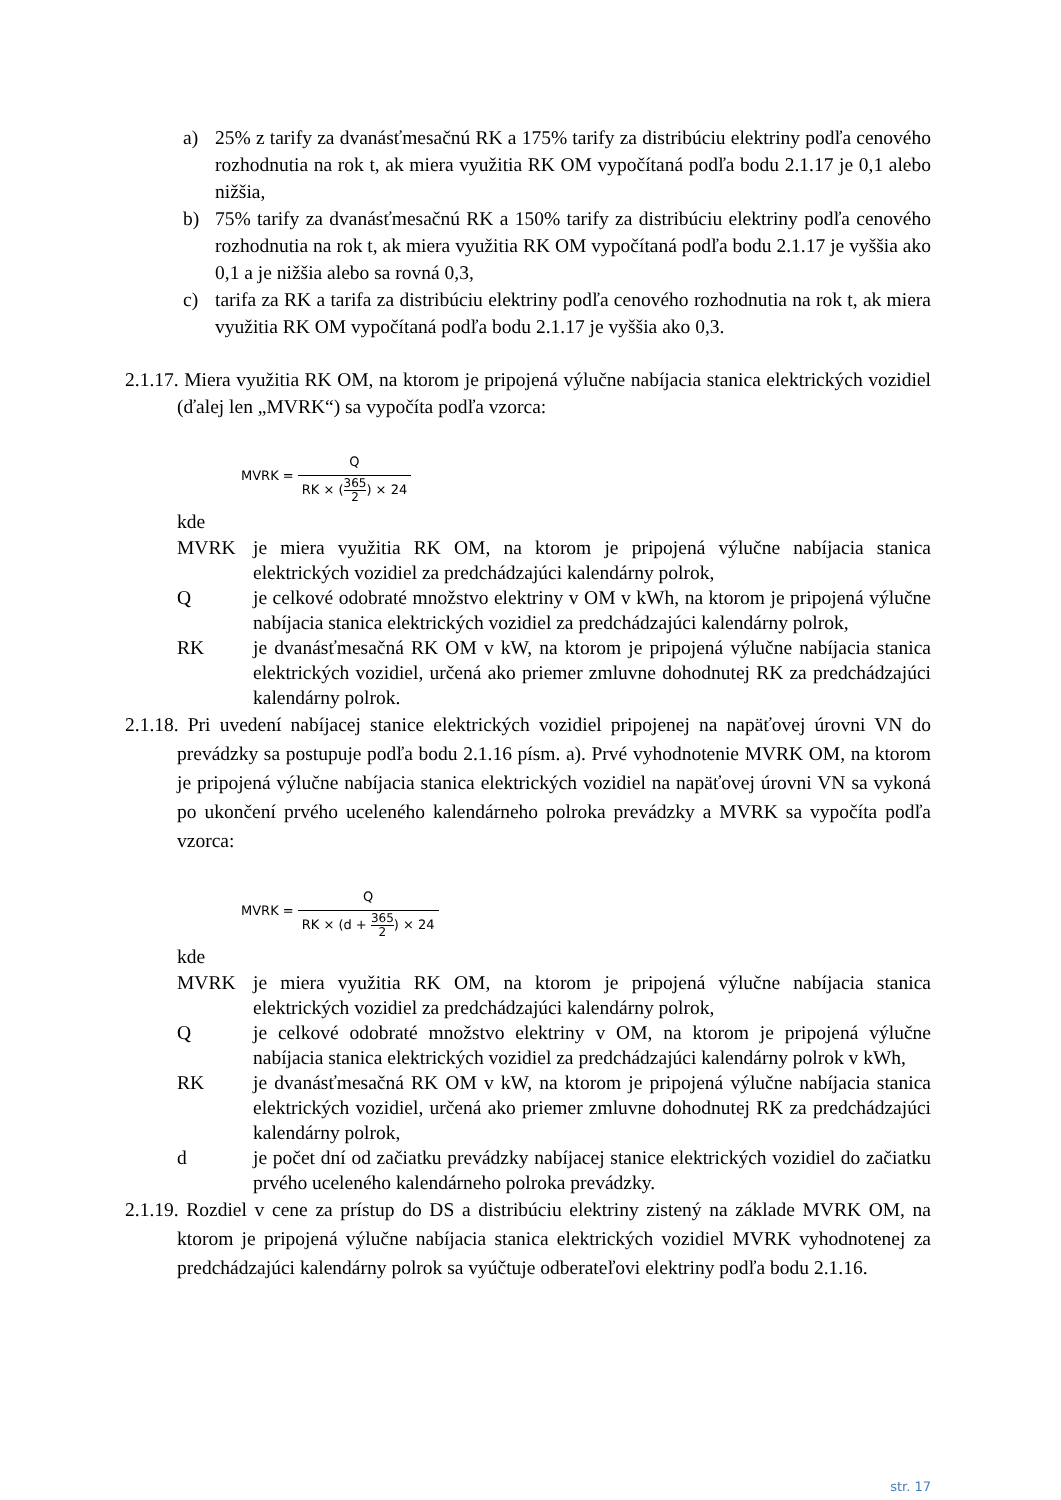a) 25% z tarify za dvanásťmesačnú RK a 175% tarify za distribúciu elektriny podľa cenového rozhodnutia na rok t, ak miera využitia RK OM vypočítaná podľa bodu 2.1.17 je 0,1 alebo nižšia,
b) 75% tarify za dvanásťmesačnú RK a 150% tarify za distribúciu elektriny podľa cenového rozhodnutia na rok t, ak miera využitia RK OM vypočítaná podľa bodu 2.1.17 je vyššia ako 0,1 a je nižšia alebo sa rovná 0,3,
c) tarifa za RK a tarifa za distribúciu elektriny podľa cenového rozhodnutia na rok t, ak miera využitia RK OM vypočítaná podľa bodu 2.1.17 je vyššia ako 0,3.
2.1.17. Miera využitia RK OM, na ktorom je pripojená výlučne nabíjacia stanica elektrických vozidiel (ďalej len „MVRK“) sa vypočíta podľa vzorca:
MVRK = Q RK × (365 2) × 24
kde
MVRK je miera využitia RK OM, na ktorom je pripojená výlučne nabíjacia stanica elektrických vozidiel za predchádzajúci kalendárny polrok,
Q je celkové odobraté množstvo elektriny v OM v kWh, na ktorom je pripojená výlučne nabíjacia stanica elektrických vozidiel za predchádzajúci kalendárny polrok,
RK je dvanásťmesačná RK OM v kW, na ktorom je pripojená výlučne nabíjacia stanica elektrických vozidiel, určená ako priemer zmluvne dohodnutej RK za predchádzajúci kalendárny polrok.
2.1.18. Pri uvedení nabíjacej stanice elektrických vozidiel pripojenej na napäťovej úrovni VN do prevádzky sa postupuje podľa bodu 2.1.16 písm. a). Prvé vyhodnotenie MVRK OM, na ktorom je pripojená výlučne nabíjacia stanica elektrických vozidiel na napäťovej úrovni VN sa vykoná po ukončení prvého uceleného kalendárneho polroka prevádzky a MVRK sa vypočíta podľa vzorca:
MVRK = Q RK × (d + 365 2) × 24
kde
MVRK je miera využitia RK OM, na ktorom je pripojená výlučne nabíjacia stanica elektrických vozidiel za predchádzajúci kalendárny polrok,
Q je celkové odobraté množstvo elektriny v OM, na ktorom je pripojená výlučne nabíjacia stanica elektrických vozidiel za predchádzajúci kalendárny polrok v kWh,
RK je dvanásťmesačná RK OM v kW, na ktorom je pripojená výlučne nabíjacia stanica elektrických vozidiel, určená ako priemer zmluvne dohodnutej RK za predchádzajúci kalendárny polrok,
d je počet dní od začiatku prevádzky nabíjacej stanice elektrických vozidiel do začiatku prvého uceleného kalendárneho polroka prevádzky.
2.1.19. Rozdiel v cene za prístup do DS a distribúciu elektriny zistený na základe MVRK OM, na ktorom je pripojená výlučne nabíjacia stanica elektrických vozidiel MVRK vyhodnotenej za predchádzajúci kalendárny polrok sa vyúčtuje odberateľovi elektriny podľa bodu 2.1.16.
str. 17